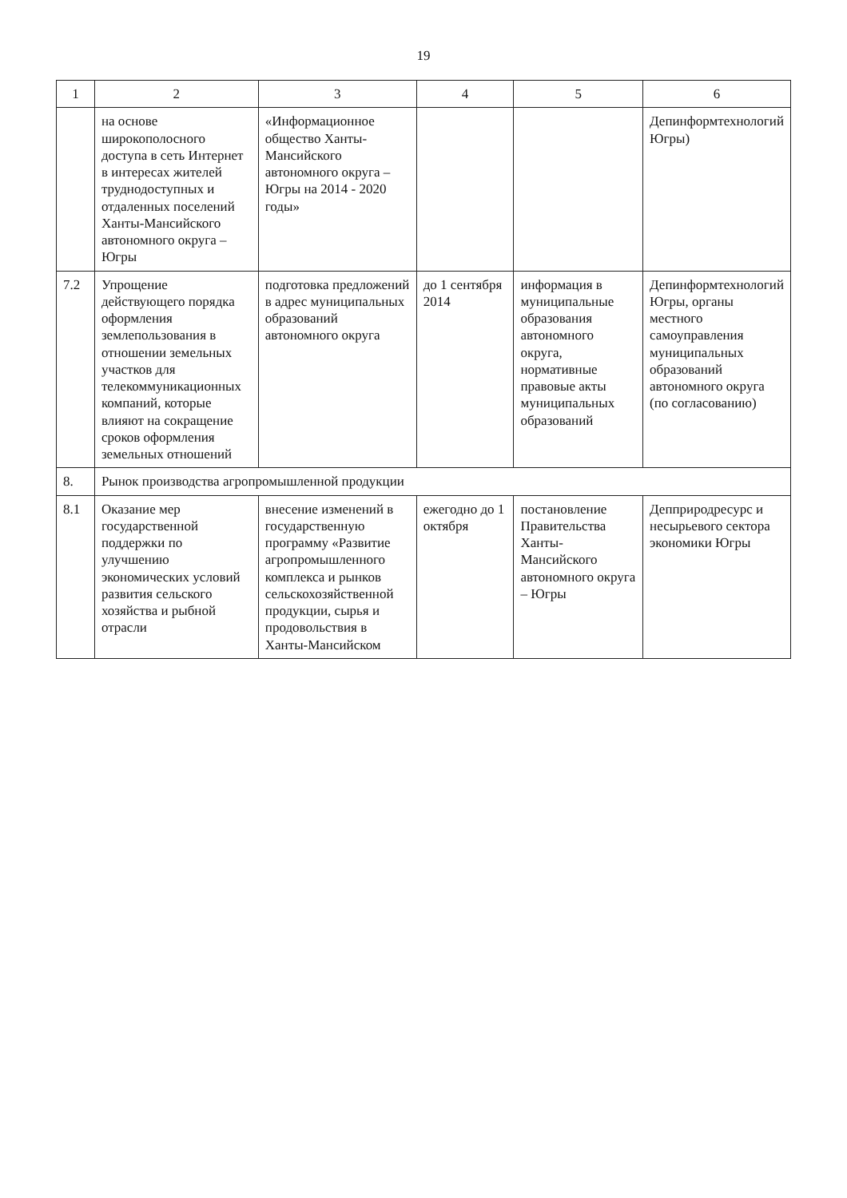19
| 1 | 2 | 3 | 4 | 5 | 6 |
| --- | --- | --- | --- | --- | --- |
| | на основе широкополосного доступа в сеть Интернет в интересах жителей труднодоступных и отдаленных поселений Ханты-Мансийского автономного округа – Югры | «Информационное общество Ханты-Мансийского автономного округа – Югры на 2014 - 2020 годы» | | | Депинформтехнологий Югры) |
| 7.2 | Упрощение действующего порядка оформления землепользования в отношении земельных участков для телекоммуникационных компаний, которые влияют на сокращение сроков оформления земельных отношений | подготовка предложений в адрес муниципальных образований автономного округа | до 1 сентября 2014 | информация в муниципальные образования автономного округа, нормативные правовые акты муниципальных образований | Депинформтехнологий Югры, органы местного самоуправления муниципальных образований автономного округа (по согласованию) |
| 8. | Рынок производства агропромышленной продукции | | | | |
| 8.1 | Оказание мер государственной поддержки по улучшению экономических условий развития сельского хозяйства и рыбной отрасли | внесение изменений в государственную программу «Развитие агропромышленного комплекса и рынков сельскохозяйственной продукции, сырья и продовольствия в Ханты-Мансийском | ежегодно до 1 октября | постановление Правительства Ханты-Мансийского автономного округа – Югры | Депприродресурс и несырьевого сектора экономики Югры |